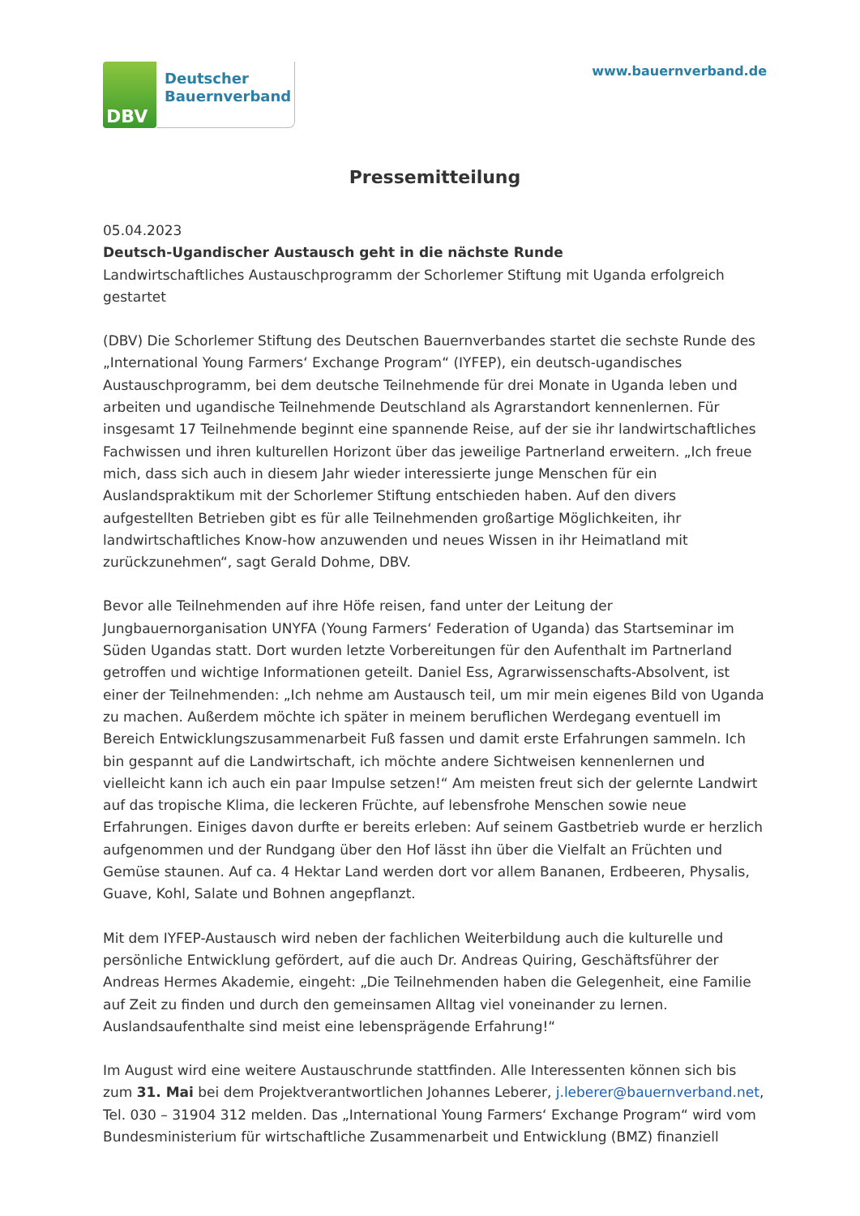DBV
Deutscher
Bauernverband
www.bauernverband.de
Pressemitteilung
05.04.2023
Deutsch-Ugandischer Austausch geht in die nächste Runde
Landwirtschaftliches Austauschprogramm der Schorlemer Stiftung mit Uganda erfolgreich gestartet
(DBV) Die Schorlemer Stiftung des Deutschen Bauernverbandes startet die sechste Runde des „International Young Farmers‘ Exchange Program“ (IYFEP), ein deutsch-ugandisches Austauschprogramm, bei dem deutsche Teilnehmende für drei Monate in Uganda leben und arbeiten und ugandische Teilnehmende Deutschland als Agrarstandort kennenlernen. Für insgesamt 17 Teilnehmende beginnt eine spannende Reise, auf der sie ihr landwirtschaftliches Fachwissen und ihren kulturellen Horizont über das jeweilige Partnerland erweitern. „Ich freue mich, dass sich auch in diesem Jahr wieder interessierte junge Menschen für ein Auslandspraktikum mit der Schorlemer Stiftung entschieden haben. Auf den divers aufgestellten Betrieben gibt es für alle Teilnehmenden großartige Möglichkeiten, ihr landwirtschaftliches Know-how anzuwenden und neues Wissen in ihr Heimatland mit zurückzunehmen“, sagt Gerald Dohme, DBV.
Bevor alle Teilnehmenden auf ihre Höfe reisen, fand unter der Leitung der Jungbauernorganisation UNYFA (Young Farmers‘ Federation of Uganda) das Startseminar im Süden Ugandas statt. Dort wurden letzte Vorbereitungen für den Aufenthalt im Partnerland getroffen und wichtige Informationen geteilt. Daniel Ess, Agrarwissenschafts-Absolvent, ist einer der Teilnehmenden: „Ich nehme am Austausch teil, um mir mein eigenes Bild von Uganda zu machen. Außerdem möchte ich später in meinem beruflichen Werdegang eventuell im Bereich Entwicklungszusammenarbeit Fuß fassen und damit erste Erfahrungen sammeln. Ich bin gespannt auf die Landwirtschaft, ich möchte andere Sichtweisen kennenlernen und vielleicht kann ich auch ein paar Impulse setzen!“ Am meisten freut sich der gelernte Landwirt auf das tropische Klima, die leckeren Früchte, auf lebensfrohe Menschen sowie neue Erfahrungen. Einiges davon durfte er bereits erleben: Auf seinem Gastbetrieb wurde er herzlich aufgenommen und der Rundgang über den Hof lässt ihn über die Vielfalt an Früchten und Gemüse staunen. Auf ca. 4 Hektar Land werden dort vor allem Bananen, Erdbeeren, Physalis, Guave, Kohl, Salate und Bohnen angepflanzt.
Mit dem IYFEP-Austausch wird neben der fachlichen Weiterbildung auch die kulturelle und persönliche Entwicklung gefördert, auf die auch Dr. Andreas Quiring, Geschäftsführer der Andreas Hermes Akademie, eingeht: „Die Teilnehmenden haben die Gelegenheit, eine Familie auf Zeit zu finden und durch den gemeinsamen Alltag viel voneinander zu lernen. Auslandsaufenthalte sind meist eine lebensprägende Erfahrung!“
Im August wird eine weitere Austauschrunde stattfinden. Alle Interessenten können sich bis zum 31. Mai bei dem Projektverantwortlichen Johannes Leberer, j.leberer@bauernverband.net, Tel. 030 – 31904 312 melden. Das „International Young Farmers‘ Exchange Program“ wird vom Bundesministerium für wirtschaftliche Zusammenarbeit und Entwicklung (BMZ) finanziell